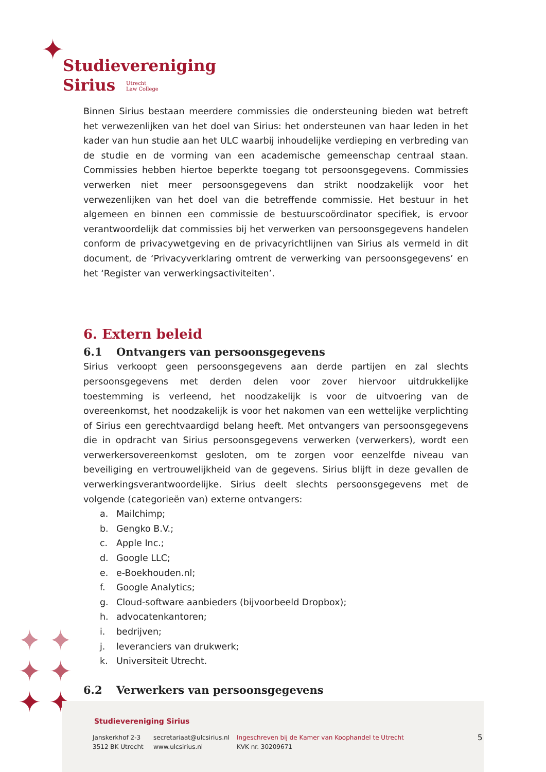✦
Studievereniging
Sirius Utrecht
Law College
Binnen Sirius bestaan meerdere commissies die ondersteuning bieden wat betreft het verwezenlijken van het doel van Sirius: het ondersteunen van haar leden in het kader van hun studie aan het ULC waarbij inhoudelijke verdieping en verbreding van de studie en de vorming van een academische gemeenschap centraal staan. Commissies hebben hiertoe beperkte toegang tot persoonsgegevens. Commissies verwerken niet meer persoonsgegevens dan strikt noodzakelijk voor het verwezenlijken van het doel van die betreffende commissie. Het bestuur in het algemeen en binnen een commissie de bestuurscoördinator specifiek, is ervoor verantwoordelijk dat commissies bij het verwerken van persoonsgegevens handelen conform de privacywetgeving en de privacyrichtlijnen van Sirius als vermeld in dit document, de ‘Privacyverklaring omtrent de verwerking van persoonsgegevens’ en het ‘Register van verwerkingsactiviteiten’.
6. Extern beleid
6.1 Ontvangers van persoonsgegevens
Sirius verkoopt geen persoonsgegevens aan derde partijen en zal slechts persoonsgegevens met derden delen voor zover hiervoor uitdrukkelijke toestemming is verleend, het noodzakelijk is voor de uitvoering van de overeenkomst, het noodzakelijk is voor het nakomen van een wettelijke verplichting of Sirius een gerechtvaardigd belang heeft. Met ontvangers van persoonsgegevens die in opdracht van Sirius persoonsgegevens verwerken (verwerkers), wordt een verwerkersovereenkomst gesloten, om te zorgen voor eenzelfde niveau van beveiliging en vertrouwelijkheid van de gegevens. Sirius blijft in deze gevallen de verwerkingsverantwoordelijke. Sirius deelt slechts persoonsgegevens met de volgende (categorieën van) externe ontvangers:
a. Mailchimp;
b. Gengko B.V.;
c. Apple Inc.;
d. Google LLC;
e. e-Boekhouden.nl;
f. Google Analytics;
g. Cloud-software aanbieders (bijvoorbeeld Dropbox);
h. advocatenkantoren;
i. bedrijven;
j. leveranciers van drukwerk;
k. Universiteit Utrecht.
6.2 Verwerkers van persoonsgegevens
✦ ✦
✦ ✦
✦ ✦
Studievereniging Sirius
Janskerkhof 2-3
3512 BK Utrecht
secretariaat@ulcsirius.nl
www.ulcsirius.nl
Ingeschreven bij de Kamer van Koophandel te Utrecht
KVK nr. 30209671
5